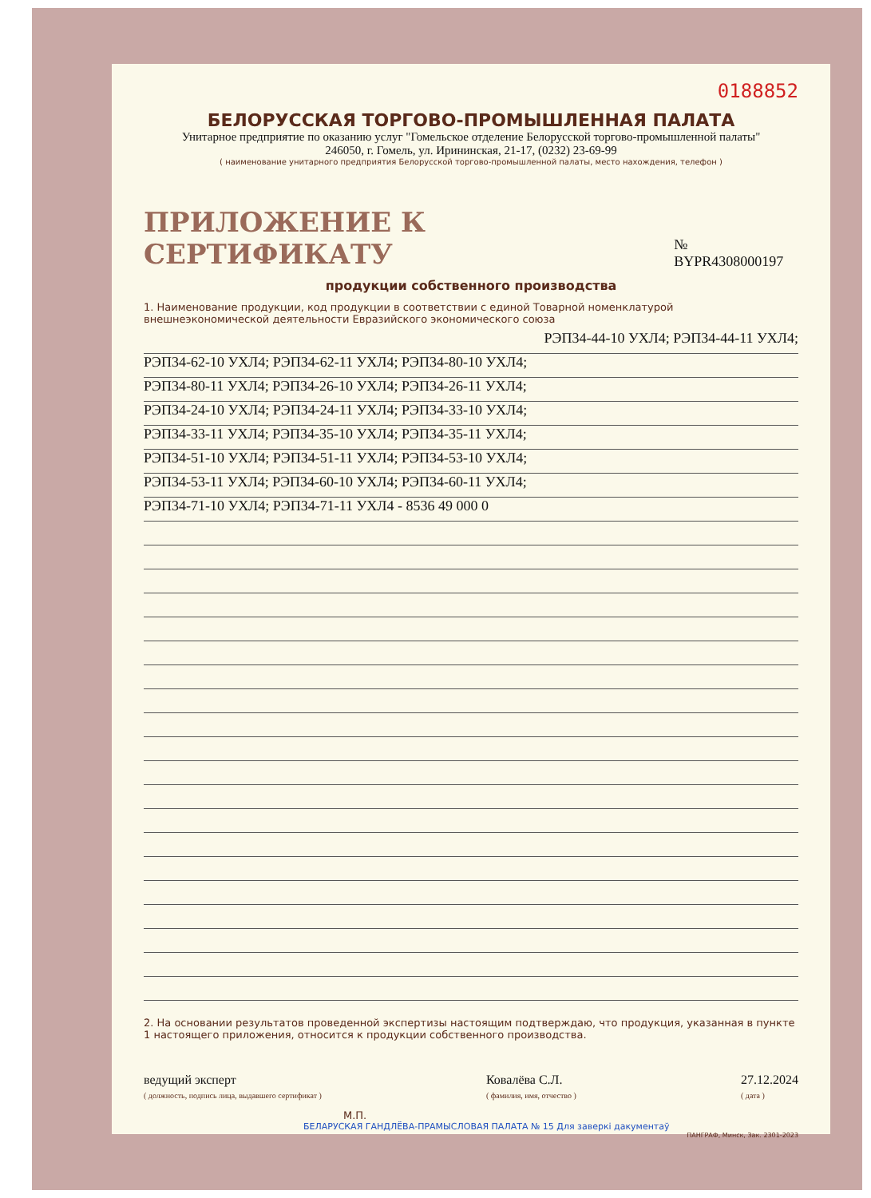0188852
БЕЛОРУССКАЯ ТОРГОВО-ПРОМЫШЛЕННАЯ ПАЛАТА
Унитарное предприятие по оказанию услуг "Гомельское отделение Белорусской торгово-промышленной палаты"
246050, г. Гомель, ул. Ирининская, 21-17, (0232) 23-69-99
( наименование унитарного предприятия Белорусской торгово-промышленной палаты, место нахождения, телефон )
ПРИЛОЖЕНИЕ К СЕРТИФИКАТУ № BYPR4308000197
продукции собственного производства
1. Наименование продукции, код продукции в соответствии с единой Товарной номенклатурой внешнеэкономической деятельности Евразийского экономического союза
РЭП34-44-10 УХЛ4; РЭП34-44-11 УХЛ4;
РЭП34-62-10 УХЛ4; РЭП34-62-11 УХЛ4; РЭП34-80-10 УХЛ4;
РЭП34-80-11 УХЛ4; РЭП34-26-10 УХЛ4; РЭП34-26-11 УХЛ4;
РЭП34-24-10 УХЛ4; РЭП34-24-11 УХЛ4; РЭП34-33-10 УХЛ4;
РЭП34-33-11 УХЛ4; РЭП34-35-10 УХЛ4; РЭП34-35-11 УХЛ4;
РЭП34-51-10 УХЛ4; РЭП34-51-11 УХЛ4; РЭП34-53-10 УХЛ4;
РЭП34-53-11 УХЛ4; РЭП34-60-10 УХЛ4; РЭП34-60-11 УХЛ4;
РЭП34-71-10 УХЛ4; РЭП34-71-11 УХЛ4 - 8536 49 000 0
2. На основании результатов проведенной экспертизы настоящим подтверждаю, что продукция, указанная в пункте 1 настоящего приложения, относится к продукции собственного производства.
ведущий эксперт
( должность, подпись лица, выдавшего сертификат ) Ковалёва С.Л.
( фамилия, имя, отчество ) 27.12.2024
( дата )
М.П.
БЕЛАРУСКАЯ ГАНДЛЁВА-ПРАМЫСЛОВАЯ ПАЛАТА № 15 Для заверкі дакументаў
ПАНГРАФ, Минск, Зак. 2301-2023